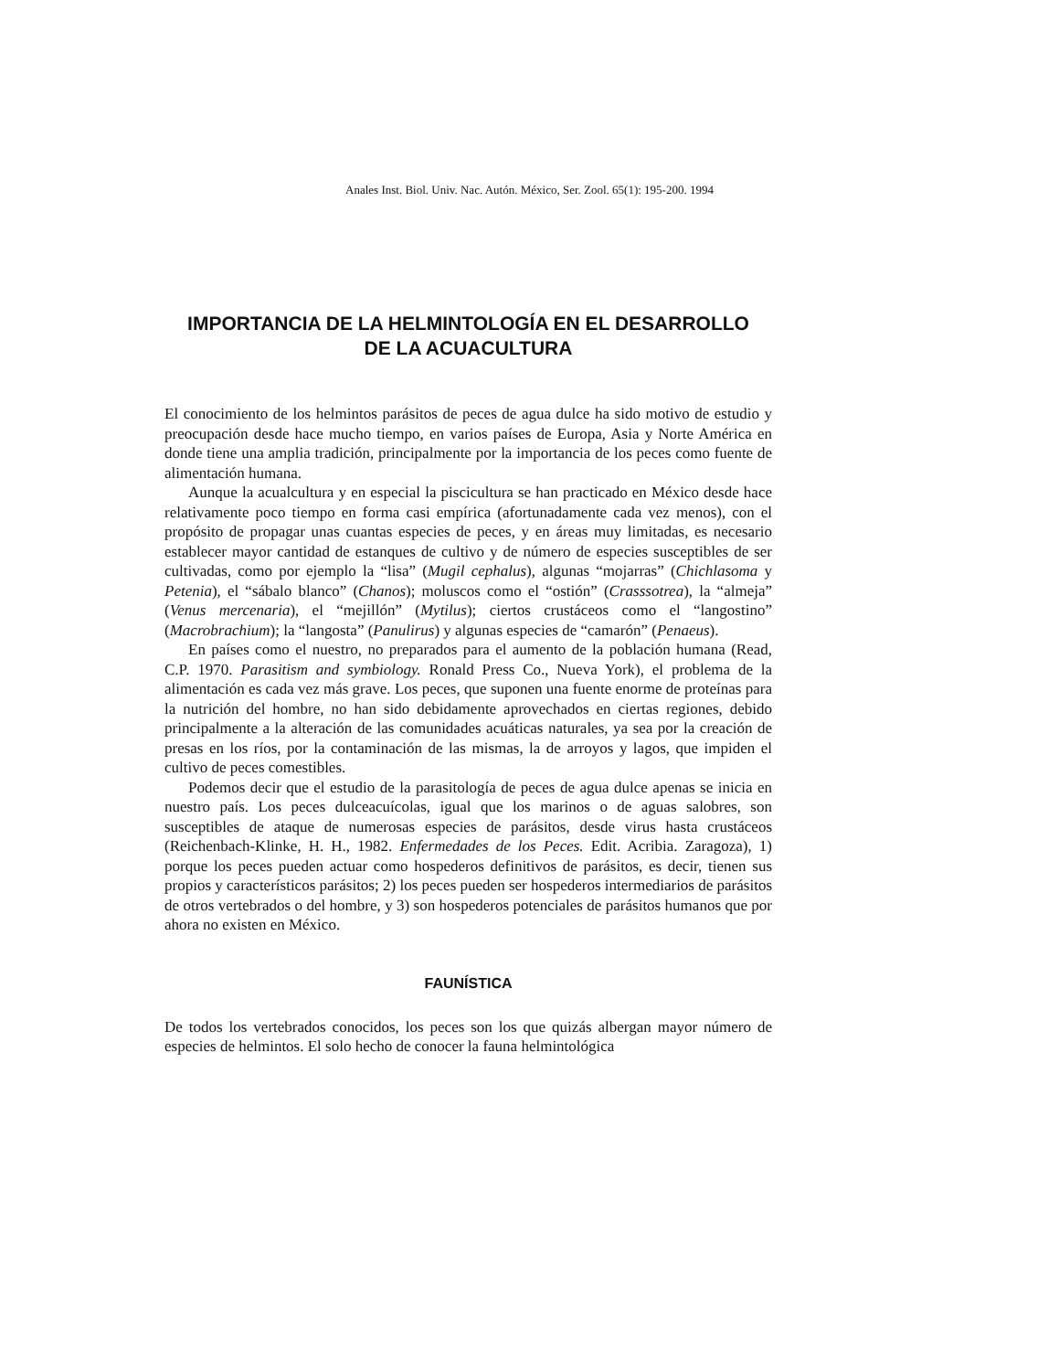Anales Inst. Biol. Univ. Nac. Autón. México, Ser. Zool. 65(1): 195-200. 1994
IMPORTANCIA DE LA HELMINTOLOGÍA EN EL DESARROLLO
DE LA ACUACULTURA
El conocimiento de los helmintos parásitos de peces de agua dulce ha sido motivo de estudio y preocupación desde hace mucho tiempo, en varios países de Europa, Asia y Norte América en donde tiene una amplia tradición, principalmente por la importancia de los peces como fuente de alimentación humana.
Aunque la acualcultura y en especial la piscicultura se han practicado en México desde hace relativamente poco tiempo en forma casi empírica (afortunadamente cada vez menos), con el propósito de propagar unas cuantas especies de peces, y en áreas muy limitadas, es necesario establecer mayor cantidad de estanques de cultivo y de número de especies susceptibles de ser cultivadas, como por ejemplo la “lisa” (Mugil cephalus), algunas “mojarras” (Chichlasoma y Petenia), el “sábalo blanco” (Chanos); moluscos como el “ostión” (Crasssotrea), la “almeja” (Venus mercenaria), el “mejillón” (Mytilus); ciertos crustáceos como el “langostino” (Macrobrachium); la “langosta” (Panulirus) y algunas especies de “camarón” (Penaeus).
En países como el nuestro, no preparados para el aumento de la población humana (Read, C.P. 1970. Parasitism and symbiology. Ronald Press Co., Nueva York), el problema de la alimentación es cada vez más grave. Los peces, que suponen una fuente enorme de proteínas para la nutrición del hombre, no han sido debidamente aprovechados en ciertas regiones, debido principalmente a la alteración de las comunidades acuáticas naturales, ya sea por la creación de presas en los ríos, por la contaminación de las mismas, la de arroyos y lagos, que impiden el cultivo de peces comestibles.
Podemos decir que el estudio de la parasitología de peces de agua dulce apenas se inicia en nuestro país. Los peces dulceacuícolas, igual que los marinos o de aguas salobres, son susceptibles de ataque de numerosas especies de parásitos, desde virus hasta crustáceos (Reichenbach-Klinke, H. H., 1982. Enfermedades de los Peces. Edit. Acribia. Zaragoza), 1) porque los peces pueden actuar como hospederos definitivos de parásitos, es decir, tienen sus propios y característicos parásitos; 2) los peces pueden ser hospederos intermediarios de parásitos de otros vertebrados o del hombre, y 3) son hospederos potenciales de parásitos humanos que por ahora no existen en México.
FAUNÍSTICA
De todos los vertebrados conocidos, los peces son los que quizás albergan mayor número de especies de helmintos. El solo hecho de conocer la fauna helmintológica